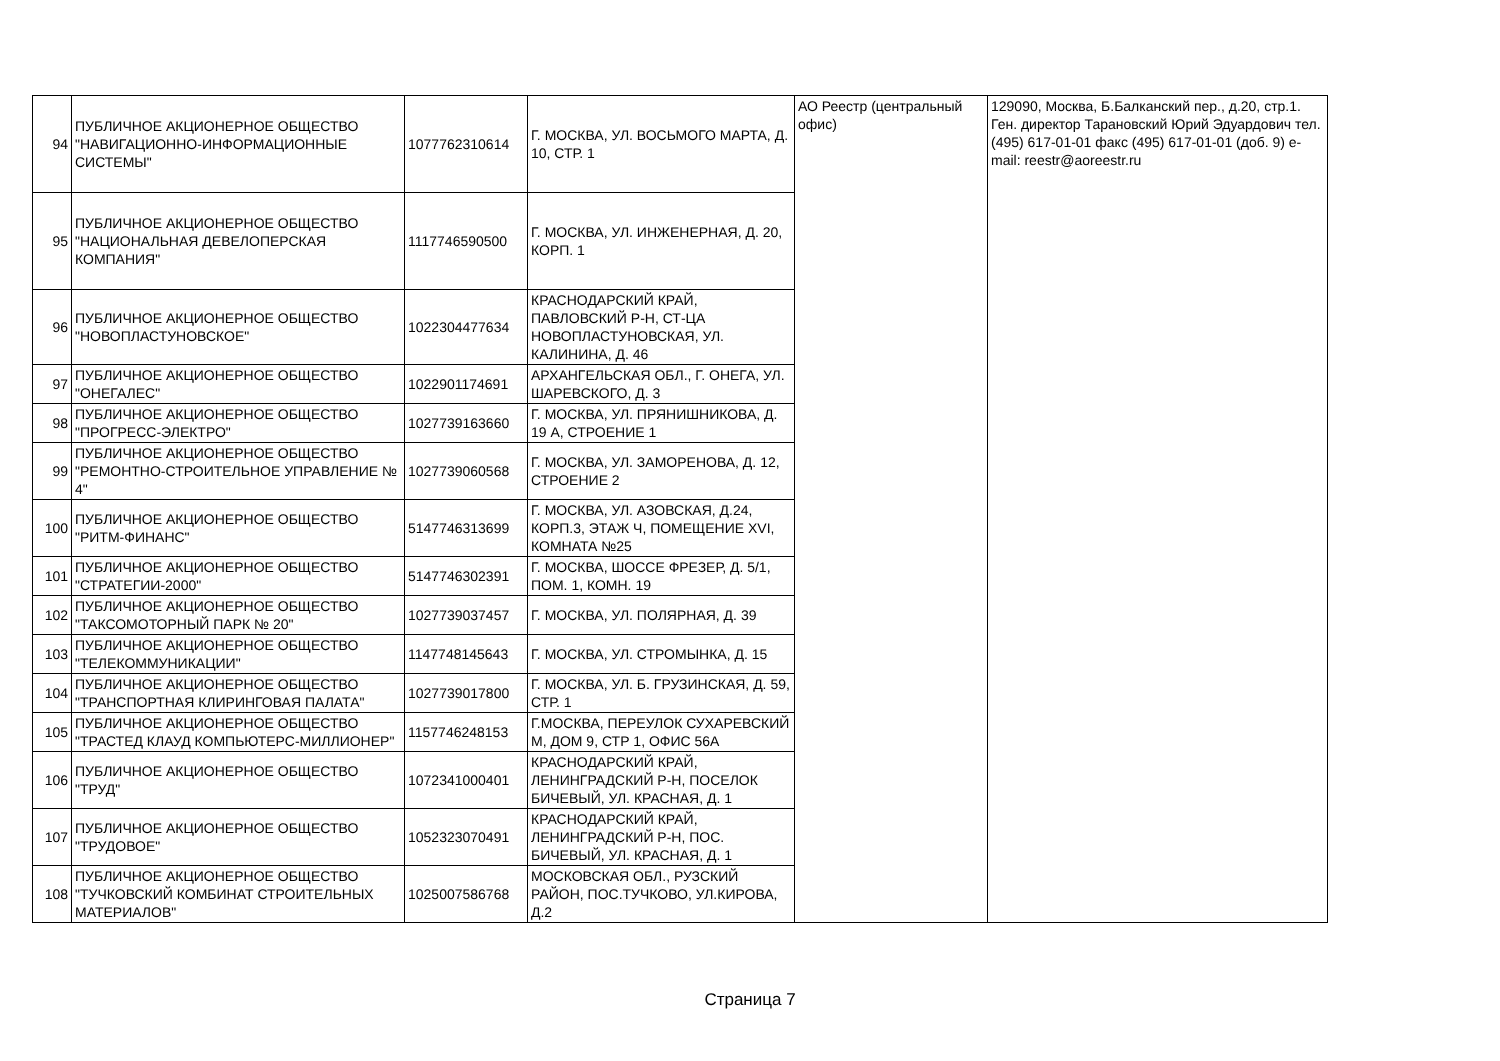| 94 | ПУБЛИЧНОЕ АКЦИОНЕРНОЕ ОБЩЕСТВО "НАВИГАЦИОННО-ИНФОРМАЦИОННЫЕ СИСТЕМЫ" | 1077762310614 | Г. МОСКВА, УЛ. ВОСЬМОГО МАРТА, Д. 10, СТР. 1 | АО Реестр (центральный офис) | 129090, Москва, Б.Балканский пер., д.20, стр.1. Ген. директор Тарановский Юрий Эдуардович тел. (495) 617-01-01 факс (495) 617-01-01 (доб. 9) e-mail: reestr@aoreestr.ru |
| 95 | ПУБЛИЧНОЕ АКЦИОНЕРНОЕ ОБЩЕСТВО "НАЦИОНАЛЬНАЯ ДЕВЕЛОПЕРСКАЯ КОМПАНИЯ" | 1117746590500 | Г. МОСКВА, УЛ. ИНЖЕНЕРНАЯ, Д. 20, КОРП. 1 | | |
| 96 | ПУБЛИЧНОЕ АКЦИОНЕРНОЕ ОБЩЕСТВО "НОВОПЛАСТУНОВСКОЕ" | 1022304477634 | КРАСНОДАРСКИЙ КРАЙ, ПАВЛОВСКИЙ Р-Н, СТ-ЦА НОВОПЛАСТУНОВСКАЯ, УЛ. КАЛИНИНА, Д. 46 | | |
| 97 | ПУБЛИЧНОЕ АКЦИОНЕРНОЕ ОБЩЕСТВО "ОНЕГАЛЕС" | 1022901174691 | АРХАНГЕЛЬСКАЯ ОБЛ., Г. ОНЕГА, УЛ. ШАРЕВСКОГО, Д. 3 | | |
| 98 | ПУБЛИЧНОЕ АКЦИОНЕРНОЕ ОБЩЕСТВО "ПРОГРЕСС-ЭЛЕКТРО" | 1027739163660 | Г. МОСКВА, УЛ. ПРЯНИШНИКОВА, Д. 19 А, СТРОЕНИЕ 1 | | |
| 99 | ПУБЛИЧНОЕ АКЦИОНЕРНОЕ ОБЩЕСТВО "РЕМОНТНО-СТРОИТЕЛЬНОЕ УПРАВЛЕНИЕ № 4" | 1027739060568 | Г. МОСКВА, УЛ. ЗАМОРЕНОВА, Д. 12, СТРОЕНИЕ 2 | | |
| 100 | ПУБЛИЧНОЕ АКЦИОНЕРНОЕ ОБЩЕСТВО "РИТМ-ФИНАНС" | 5147746313699 | Г. МОСКВА, УЛ. АЗОВСКАЯ, Д.24, КОРП.3, ЭТАЖ Ч, ПОМЕЩЕНИЕ XVI, КОМНАТА №25 | | |
| 101 | ПУБЛИЧНОЕ АКЦИОНЕРНОЕ ОБЩЕСТВО "СТРАТЕГИИ-2000" | 5147746302391 | Г. МОСКВА, ШОССЕ ФРЕЗЕР, Д. 5/1, ПОМ. 1, КОМН. 19 | | |
| 102 | ПУБЛИЧНОЕ АКЦИОНЕРНОЕ ОБЩЕСТВО "ТАКСОМОТОРНЫЙ ПАРК № 20" | 1027739037457 | Г. МОСКВА, УЛ. ПОЛЯРНАЯ, Д. 39 | | |
| 103 | ПУБЛИЧНОЕ АКЦИОНЕРНОЕ ОБЩЕСТВО "ТЕЛЕКОММУНИКАЦИИ" | 1147748145643 | Г. МОСКВА, УЛ. СТРОМЫНКА, Д. 15 | | |
| 104 | ПУБЛИЧНОЕ АКЦИОНЕРНОЕ ОБЩЕСТВО "ТРАНСПОРТНАЯ КЛИРИНГОВАЯ ПАЛАТА" | 1027739017800 | Г. МОСКВА, УЛ. Б. ГРУЗИНСКАЯ, Д. 59, СТР. 1 | | |
| 105 | ПУБЛИЧНОЕ АКЦИОНЕРНОЕ ОБЩЕСТВО "ТРАСТЕД КЛАУД КОМПЬЮТЕРС-МИЛЛИОНЕР" | 1157746248153 | Г.МОСКВА, ПЕРЕУЛОК СУХАРЕВСКИЙ М, ДОМ 9, СТР 1, ОФИС 56А | | |
| 106 | ПУБЛИЧНОЕ АКЦИОНЕРНОЕ ОБЩЕСТВО "ТРУД" | 1072341000401 | КРАСНОДАРСКИЙ КРАЙ, ЛЕНИНГРАДСКИЙ Р-Н, ПОСЕЛОК БИЧЕВЫЙ, УЛ. КРАСНАЯ, Д. 1 | | |
| 107 | ПУБЛИЧНОЕ АКЦИОНЕРНОЕ ОБЩЕСТВО "ТРУДОВОЕ" | 1052323070491 | КРАСНОДАРСКИЙ КРАЙ, ЛЕНИНГРАДСКИЙ Р-Н, ПОС. БИЧЕВЫЙ, УЛ. КРАСНАЯ, Д. 1 | | |
| 108 | ПУБЛИЧНОЕ АКЦИОНЕРНОЕ ОБЩЕСТВО "ТУЧКОВСКИЙ КОМБИНАТ СТРОИТЕЛЬНЫХ МАТЕРИАЛОВ" | 1025007586768 | МОСКОВСКАЯ ОБЛ., РУЗСКИЙ РАЙОН, ПОС.ТУЧКОВО, УЛ.КИРОВА, Д.2 | | |
Страница 7